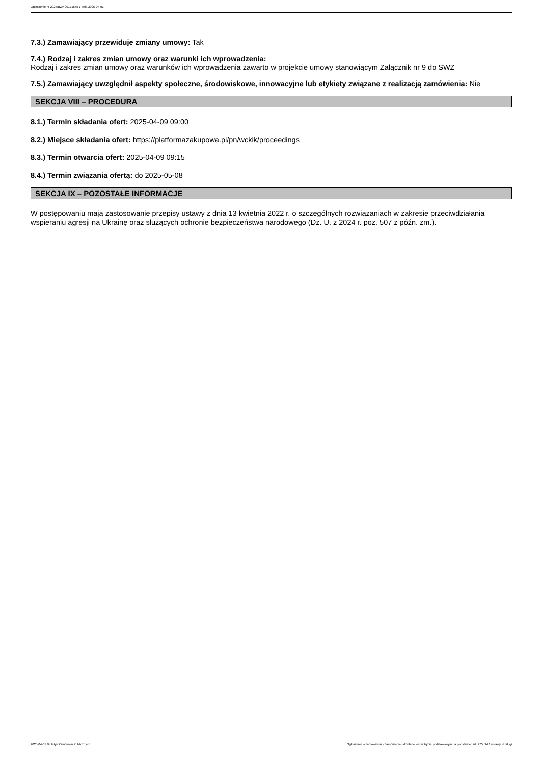Ogłoszenie nr 2025/BZP 00171555 z dnia 2025-04-01
7.3.) Zamawiający przewiduje zmiany umowy: Tak
7.4.) Rodzaj i zakres zmian umowy oraz warunki ich wprowadzenia:
Rodzaj i zakres zmian umowy oraz warunków ich wprowadzenia zawarto w projekcie umowy stanowiącym Załącznik nr 9 do SWZ
7.5.) Zamawiający uwzględnił aspekty społeczne, środowiskowe, innowacyjne lub etykiety związane z realizacją zamówienia: Nie
SEKCJA VIII – PROCEDURA
8.1.) Termin składania ofert: 2025-04-09 09:00
8.2.) Miejsce składania ofert: https://platformazakupowa.pl/pn/wckik/proceedings
8.3.) Termin otwarcia ofert: 2025-04-09 09:15
8.4.) Termin związania ofertą: do 2025-05-08
SEKCJA IX – POZOSTAŁE INFORMACJE
W postępowaniu mają zastosowanie przepisy ustawy z dnia 13 kwietnia 2022 r. o szczególnych rozwiązaniach w zakresie przeciwdziałania wspieraniu agresji na Ukrainę oraz służących ochronie bezpieczeństwa narodowego (Dz. U. z 2024 r. poz. 507 z późn. zm.).
2025-04-01 Biuletyn Zamówień Publicznych Ogłoszenie o zamówieniu - Zamówienie udzielane jest w trybie podstawowym na podstawie: art. 275 pkt 1 ustawy - Usługi